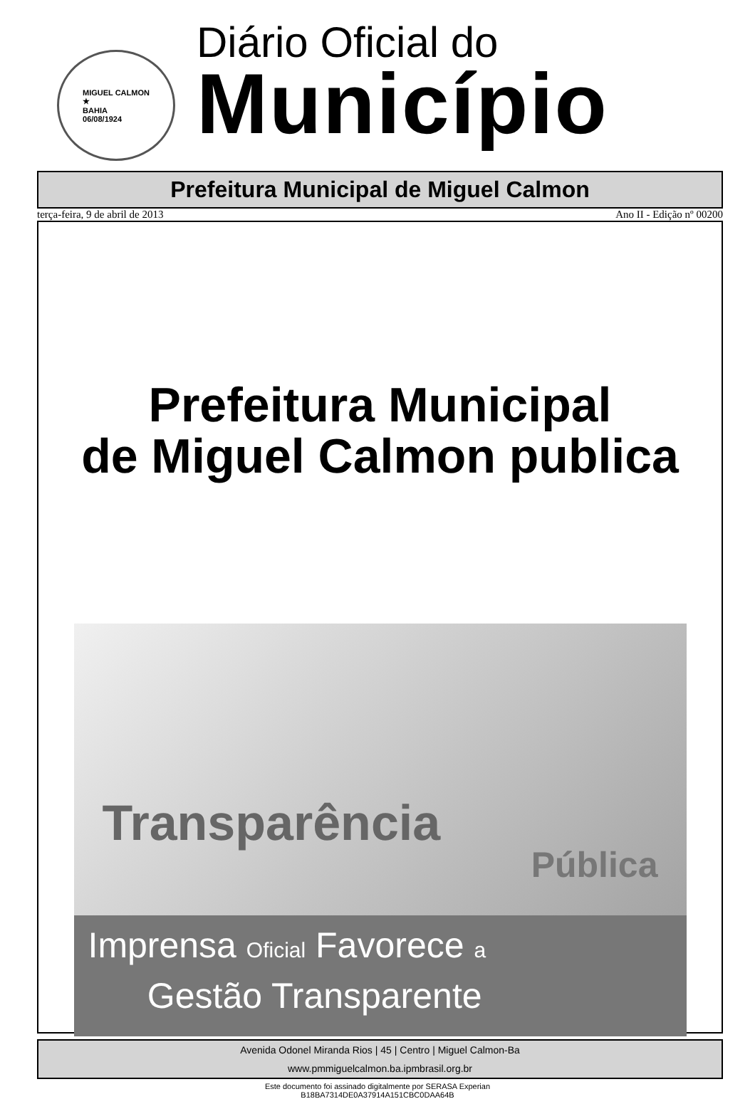MIGUEL CALMON
★
BAHIA
06/08/1924
Diário Oficial do
Município
Prefeitura Municipal de Miguel Calmon
terça-feira, 9 de abril de 2013 Ano II - Edição nº 00200
Prefeitura Municipal
de Miguel Calmon publica
Transparência
Pública
Imprensa Oficial Favorece a
Gestão Transparente
Avenida Odonel Miranda Rios | 45 | Centro | Miguel Calmon-Ba
www.pmmiguelcalmon.ba.ipmbrasil.org.br
Este documento foi assinado digitalmente por SERASA Experian
B18BA7314DE0A37914A151CBC0DAA64B